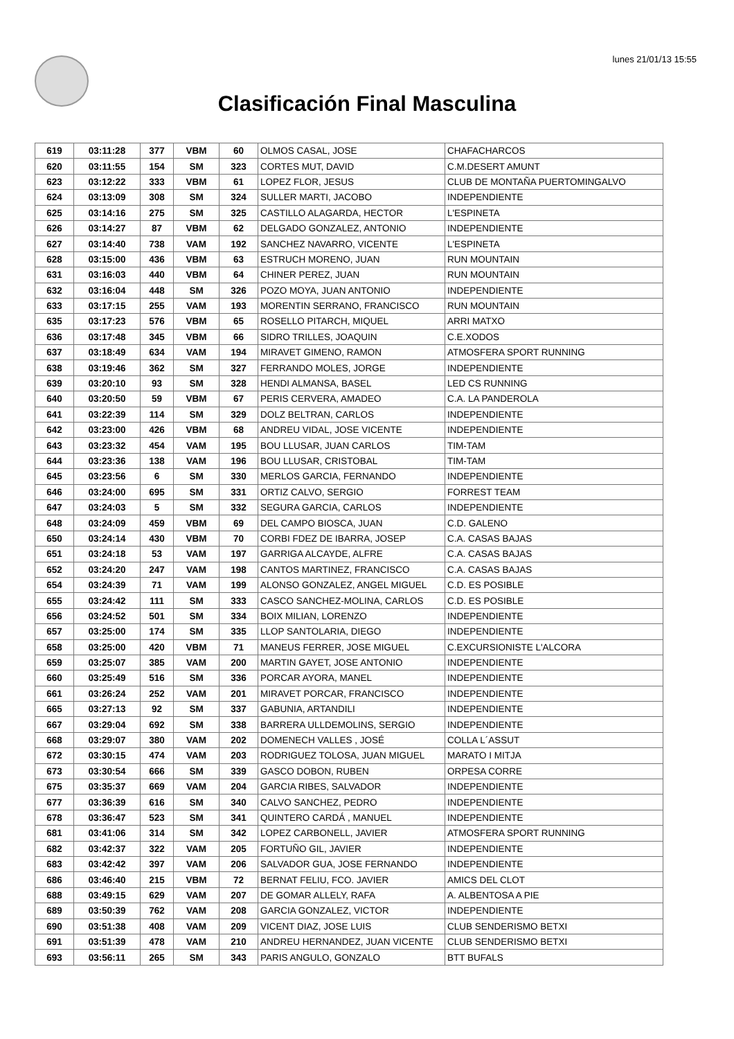lunes 21/01/13 15:55
Clasificación Final Masculina
| 619 | 03:11:28 | 377 | VBM | 60 | OLMOS CASAL, JOSE | CHAFACHARCOS |
| 620 | 03:11:55 | 154 | SM | 323 | CORTES MUT, DAVID | C.M.DESERT AMUNT |
| 623 | 03:12:22 | 333 | VBM | 61 | LOPEZ FLOR, JESUS | CLUB DE MONTAÑA PUERTOMINGALVO |
| 624 | 03:13:09 | 308 | SM | 324 | SULLER MARTI, JACOBO | INDEPENDIENTE |
| 625 | 03:14:16 | 275 | SM | 325 | CASTILLO ALAGARDA, HECTOR | L'ESPINETA |
| 626 | 03:14:27 | 87 | VBM | 62 | DELGADO GONZALEZ, ANTONIO | INDEPENDIENTE |
| 627 | 03:14:40 | 738 | VAM | 192 | SANCHEZ NAVARRO, VICENTE | L'ESPINETA |
| 628 | 03:15:00 | 436 | VBM | 63 | ESTRUCH MORENO, JUAN | RUN MOUNTAIN |
| 631 | 03:16:03 | 440 | VBM | 64 | CHINER PEREZ, JUAN | RUN MOUNTAIN |
| 632 | 03:16:04 | 448 | SM | 326 | POZO MOYA, JUAN ANTONIO | INDEPENDIENTE |
| 633 | 03:17:15 | 255 | VAM | 193 | MORENTIN SERRANO, FRANCISCO | RUN MOUNTAIN |
| 635 | 03:17:23 | 576 | VBM | 65 | ROSELLO PITARCH, MIQUEL | ARRI MATXO |
| 636 | 03:17:48 | 345 | VBM | 66 | SIDRO TRILLES, JOAQUIN | C.E.XODOS |
| 637 | 03:18:49 | 634 | VAM | 194 | MIRAVET GIMENO, RAMON | ATMOSFERA SPORT RUNNING |
| 638 | 03:19:46 | 362 | SM | 327 | FERRANDO MOLES, JORGE | INDEPENDIENTE |
| 639 | 03:20:10 | 93 | SM | 328 | HENDI ALMANSA, BASEL | LED CS RUNNING |
| 640 | 03:20:50 | 59 | VBM | 67 | PERIS CERVERA, AMADEO | C.A. LA PANDEROLA |
| 641 | 03:22:39 | 114 | SM | 329 | DOLZ BELTRAN, CARLOS | INDEPENDIENTE |
| 642 | 03:23:00 | 426 | VBM | 68 | ANDREU VIDAL, JOSE VICENTE | INDEPENDIENTE |
| 643 | 03:23:32 | 454 | VAM | 195 | BOU LLUSAR, JUAN CARLOS | TIM-TAM |
| 644 | 03:23:36 | 138 | VAM | 196 | BOU LLUSAR, CRISTOBAL | TIM-TAM |
| 645 | 03:23:56 | 6 | SM | 330 | MERLOS GARCIA, FERNANDO | INDEPENDIENTE |
| 646 | 03:24:00 | 695 | SM | 331 | ORTIZ CALVO, SERGIO | FORREST TEAM |
| 647 | 03:24:03 | 5 | SM | 332 | SEGURA GARCIA, CARLOS | INDEPENDIENTE |
| 648 | 03:24:09 | 459 | VBM | 69 | DEL CAMPO BIOSCA, JUAN | C.D. GALENO |
| 650 | 03:24:14 | 430 | VBM | 70 | CORBI FDEZ DE IBARRA, JOSEP | C.A. CASAS BAJAS |
| 651 | 03:24:18 | 53 | VAM | 197 | GARRIGA ALCAYDE, ALFRE | C.A. CASAS BAJAS |
| 652 | 03:24:20 | 247 | VAM | 198 | CANTOS MARTINEZ, FRANCISCO | C.A. CASAS BAJAS |
| 654 | 03:24:39 | 71 | VAM | 199 | ALONSO GONZALEZ, ANGEL MIGUEL | C.D. ES POSIBLE |
| 655 | 03:24:42 | 111 | SM | 333 | CASCO SANCHEZ-MOLINA, CARLOS | C.D. ES POSIBLE |
| 656 | 03:24:52 | 501 | SM | 334 | BOIX MILIAN, LORENZO | INDEPENDIENTE |
| 657 | 03:25:00 | 174 | SM | 335 | LLOP SANTOLARIA, DIEGO | INDEPENDIENTE |
| 658 | 03:25:00 | 420 | VBM | 71 | MANEUS FERRER, JOSE MIGUEL | C.EXCURSIONISTE L'ALCORA |
| 659 | 03:25:07 | 385 | VAM | 200 | MARTIN GAYET, JOSE ANTONIO | INDEPENDIENTE |
| 660 | 03:25:49 | 516 | SM | 336 | PORCAR AYORA, MANEL | INDEPENDIENTE |
| 661 | 03:26:24 | 252 | VAM | 201 | MIRAVET PORCAR, FRANCISCO | INDEPENDIENTE |
| 665 | 03:27:13 | 92 | SM | 337 | GABUNIA, ARTANDILI | INDEPENDIENTE |
| 667 | 03:29:04 | 692 | SM | 338 | BARRERA ULLDEMOLINS, SERGIO | INDEPENDIENTE |
| 668 | 03:29:07 | 380 | VAM | 202 | DOMENECH VALLES , JOSÉ | COLLA L´ASSUT |
| 672 | 03:30:15 | 474 | VAM | 203 | RODRIGUEZ TOLOSA, JUAN MIGUEL | MARATO I MITJA |
| 673 | 03:30:54 | 666 | SM | 339 | GASCO DOBON, RUBEN | ORPESA CORRE |
| 675 | 03:35:37 | 669 | VAM | 204 | GARCIA RIBES, SALVADOR | INDEPENDIENTE |
| 677 | 03:36:39 | 616 | SM | 340 | CALVO SANCHEZ, PEDRO | INDEPENDIENTE |
| 678 | 03:36:47 | 523 | SM | 341 | QUINTERO CARDÁ , MANUEL | INDEPENDIENTE |
| 681 | 03:41:06 | 314 | SM | 342 | LOPEZ CARBONELL, JAVIER | ATMOSFERA SPORT RUNNING |
| 682 | 03:42:37 | 322 | VAM | 205 | FORTUÑO GIL, JAVIER | INDEPENDIENTE |
| 683 | 03:42:42 | 397 | VAM | 206 | SALVADOR GUA, JOSE FERNANDO | INDEPENDIENTE |
| 686 | 03:46:40 | 215 | VBM | 72 | BERNAT FELIU, FCO. JAVIER | AMICS DEL CLOT |
| 688 | 03:49:15 | 629 | VAM | 207 | DE GOMAR ALLELY, RAFA | A. ALBENTOSA A PIE |
| 689 | 03:50:39 | 762 | VAM | 208 | GARCIA GONZALEZ, VICTOR | INDEPENDIENTE |
| 690 | 03:51:38 | 408 | VAM | 209 | VICENT DIAZ, JOSE LUIS | CLUB SENDERISMO BETXI |
| 691 | 03:51:39 | 478 | VAM | 210 | ANDREU HERNANDEZ, JUAN VICENTE | CLUB SENDERISMO BETXI |
| 693 | 03:56:11 | 265 | SM | 343 | PARIS ANGULO, GONZALO | BTT BUFALS |